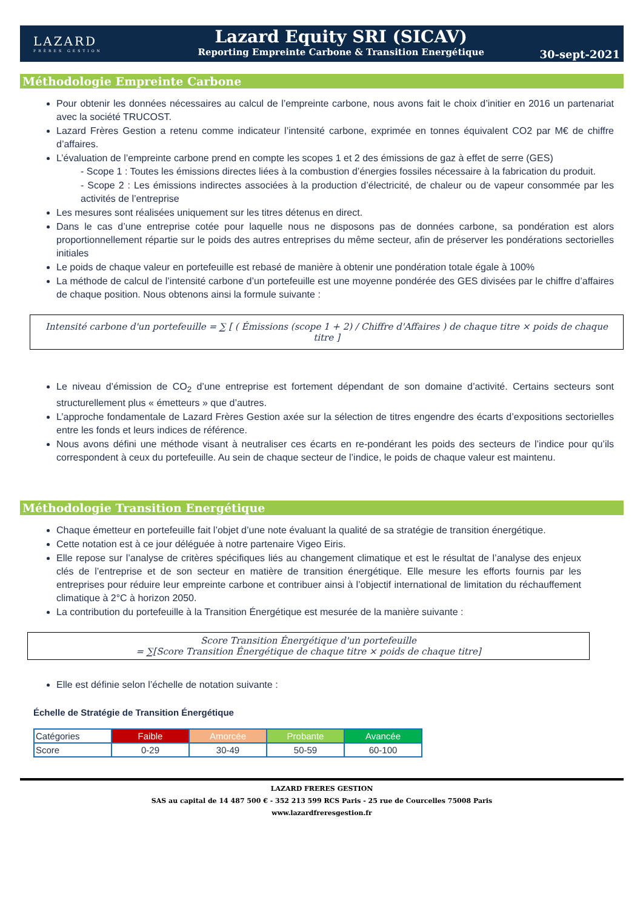LAZARD
FRÈRES GESTION
Lazard Equity SRI (SICAV)
Reporting Empreinte Carbone & Transition Energétique
30-sept-2021
Méthodologie Empreinte Carbone
Pour obtenir les données nécessaires au calcul de l’empreinte carbone, nous avons fait le choix d’initier en 2016 un partenariat avec la société TRUCOST.
Lazard Frères Gestion a retenu comme indicateur l’intensité carbone, exprimée en tonnes équivalent CO2 par M€ de chiffre d’affaires.
L’évaluation de l’empreinte carbone prend en compte les scopes 1 et 2 des émissions de gaz à effet de serre (GES)
- Scope 1 : Toutes les émissions directes liées à la combustion d’énergies fossiles nécessaire à la fabrication du produit.
- Scope 2 : Les émissions indirectes associées à la production d’électricité, de chaleur ou de vapeur consommée par les activités de l’entreprise
Les mesures sont réalisées uniquement sur les titres détenus en direct.
Dans le cas d’une entreprise cotée pour laquelle nous ne disposons pas de données carbone, sa pondération est alors proportionnellement répartie sur le poids des autres entreprises du même secteur, afin de préserver les pondérations sectorielles initiales
Le poids de chaque valeur en portefeuille est rebasé de manière à obtenir une pondération totale égale à 100%
La méthode de calcul de l’intensité carbone d’un portefeuille est une moyenne pondérée des GES divisées par le chiffre d’affaires de chaque position. Nous obtenons ainsi la formule suivante :
Intensité carbone d'un portefeuille = ∑ [ ( Émissions (scope 1 + 2) / Chiffre d'Affaires ) de chaque titre × poids de chaque titre ]
Le niveau d’émission de CO<sub>2</sub> d’une entreprise est fortement dépendant de son domaine d’activité. Certains secteurs sont structurellement plus « émetteurs » que d’autres.
L’approche fondamentale de Lazard Frères Gestion axée sur la sélection de titres engendre des écarts d’expositions sectorielles entre les fonds et leurs indices de référence.
Nous avons défini une méthode visant à neutraliser ces écarts en re-pondérant les poids des secteurs de l’indice pour qu’ils correspondent à ceux du portefeuille. Au sein de chaque secteur de l’indice, le poids de chaque valeur est maintenu.
Méthodologie Transition Energétique
Chaque émetteur en portefeuille fait l’objet d’une note évaluant la qualité de sa stratégie de transition énergétique.
Cette notation est à ce jour déléguée à notre partenaire Vigeo Eiris.
Elle repose sur l’analyse de critères spécifiques liés au changement climatique et est le résultat de l’analyse des enjeux clés de l’entreprise et de son secteur en matière de transition énergétique. Elle mesure les efforts fournis par les entreprises pour réduire leur empreinte carbone et contribuer ainsi à l’objectif international de limitation du réchauffement climatique à 2°C à horizon 2050.
La contribution du portefeuille à la Transition Énergétique est mesurée de la manière suivante :
Score Transition Énergétique d'un portefeuille
= ∑[Score Transition Énergétique de chaque titre × poids de chaque titre]
Elle est définie selon l’échelle de notation suivante :
Échelle de Stratégie de Transition Énergétique
| Catégories | Faible | Amorcée | Probante | Avancée |
| --- | --- | --- | --- | --- |
| Score | 0-29 | 30-49 | 50-59 | 60-100 |
LAZARD FRERES GESTION
SAS au capital de 14 487 500 € - 352 213 599 RCS Paris - 25 rue de Courcelles 75008 Paris
www.lazardfreresgestion.fr